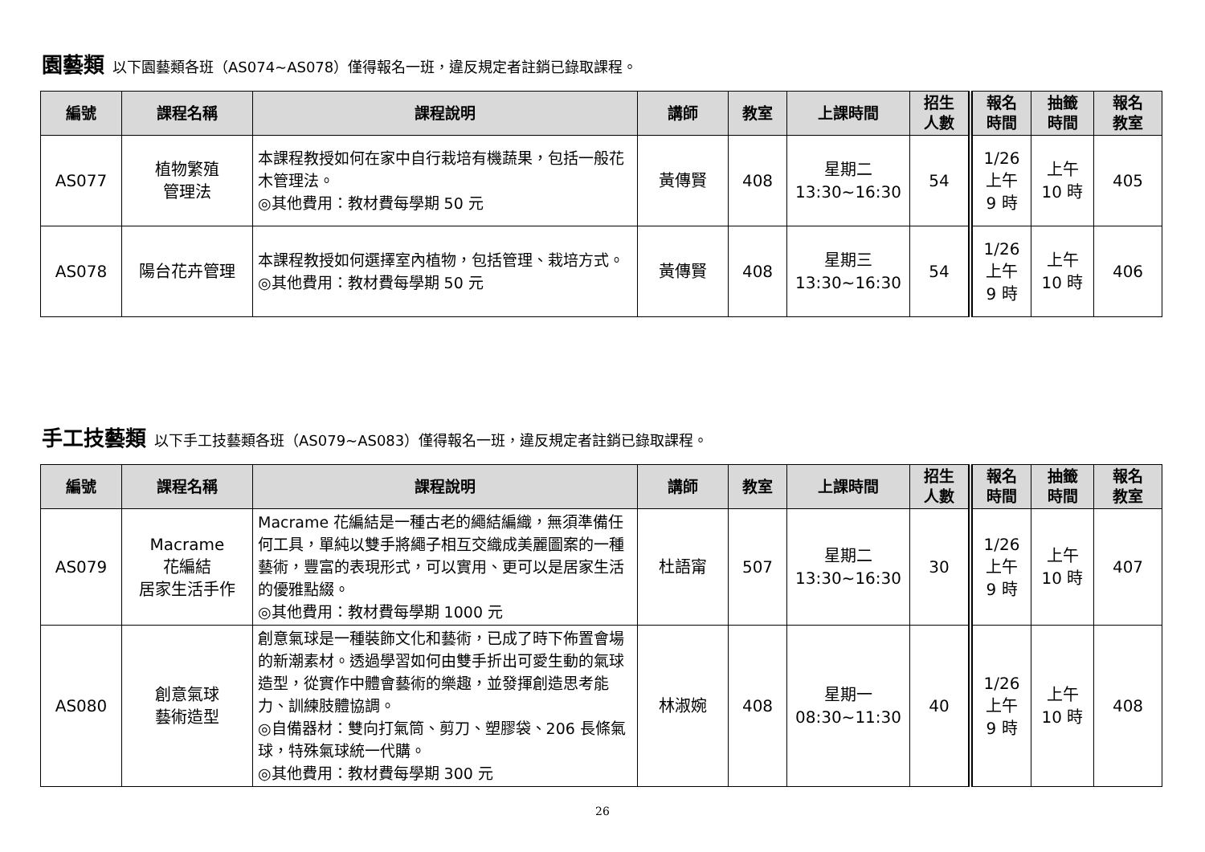園藝類 以下園藝類各班（AS074~AS078）僅得報名一班，違反規定者註銷已錄取課程。
| 編號 | 課程名稱 | 課程說明 | 講師 | 教室 | 上課時間 | 招生 人數 | 報名 時間 | 抽籤 時間 | 報名 教室 |
| --- | --- | --- | --- | --- | --- | --- | --- | --- | --- |
| AS077 | 植物繁殖 管理法 | 本課程教授如何在家中自行栽培有機蔬果，包括一般花木管理法。 ◎其他費用：教材費每學期 50 元 | 黃傳賢 | 408 | 星期二 13:30~16:30 | 54 | 1/26 上午 9 時 | 上午 10 時 | 405 |
| AS078 | 陽台花卉管理 | 本課程教授如何選擇室內植物，包括管理、栽培方式。 ◎其他費用：教材費每學期 50 元 | 黃傳賢 | 408 | 星期三 13:30~16:30 | 54 | 1/26 上午 9 時 | 上午 10 時 | 406 |
手工技藝類 以下手工技藝類各班（AS079~AS083）僅得報名一班，違反規定者註銷已錄取課程。
| 編號 | 課程名稱 | 課程說明 | 講師 | 教室 | 上課時間 | 招生 人數 | 報名 時間 | 抽籤 時間 | 報名 教室 |
| --- | --- | --- | --- | --- | --- | --- | --- | --- | --- |
| AS079 | Macrame 花編結 居家生活手作 | Macrame 花編結是一種古老的繩結編織，無須準備任何工具，單純以雙手將繩子相互交織成美麗圖案的一種藝術，豐富的表現形式，可以實用、更可以是居家生活的優雅點綴。 ◎其他費用：教材費每學期 1000 元 | 杜語甯 | 507 | 星期二 13:30~16:30 | 30 | 1/26 上午 9 時 | 上午 10 時 | 407 |
| AS080 | 創意氣球 藝術造型 | 創意氣球是一種裝飾文化和藝術，已成了時下佈置會場的新潮素材。透過學習如何由雙手折出可愛生動的氣球造型，從實作中體會藝術的樂趣，並發揮創造思考能力、訓練肢體協調。 ◎自備器材：雙向打氣筒、剪刀、塑膠袋、206 長條氣球，特殊氣球統一代購。 ◎其他費用：教材費每學期 300 元 | 林淑婉 | 408 | 星期一 08:30~11:30 | 40 | 1/26 上午 9 時 | 上午 10 時 | 408 |
26